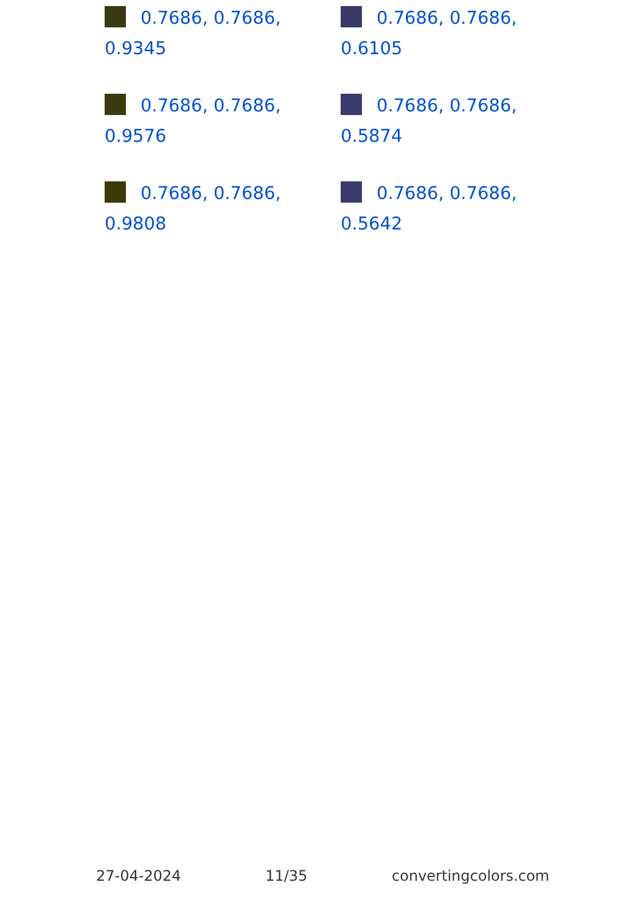0.7686, 0.7686, 0.9345
0.7686, 0.7686, 0.6105
0.7686, 0.7686, 0.9576
0.7686, 0.7686, 0.5874
0.7686, 0.7686, 0.9808
0.7686, 0.7686, 0.5642
27-04-2024 11/35 convertingcolors.com